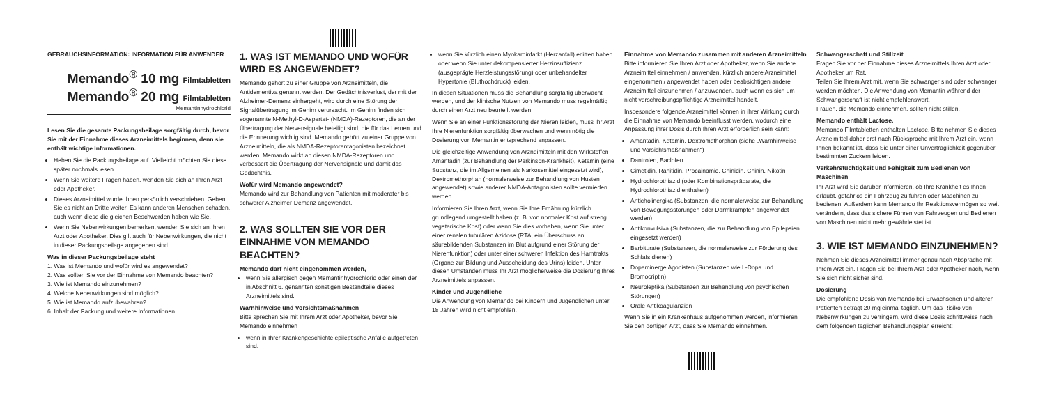GEBRAUCHSINFORMATION: INFORMATION FÜR ANWENDER
Memando<sup>®</sup> 10 mg Filmtabletten
Memando<sup>®</sup> 20 mg Filmtabletten
Memantinhydrochlorid
Lesen Sie die gesamte Packungsbeilage sorgfältig durch, bevor Sie mit der Einnahme dieses Arzneimittels beginnen, denn sie enthält wichtige Informationen.
Heben Sie die Packungsbeilage auf. Vielleicht möchten Sie diese später nochmals lesen.
Wenn Sie weitere Fragen haben, wenden Sie sich an Ihren Arzt oder Apotheker.
Dieses Arzneimittel wurde Ihnen persönlich verschrieben. Geben Sie es nicht an Dritte weiter. Es kann anderen Menschen schaden, auch wenn diese die gleichen Beschwerden haben wie Sie.
Wenn Sie Nebenwirkungen bemerken, wenden Sie sich an Ihren Arzt oder Apotheker. Dies gilt auch für Nebenwirkungen, die nicht in dieser Packungsbeilage angegeben sind.
Was in dieser Packungsbeilage steht
1. Was ist Memando und wofür wird es angewendet?
2. Was sollten Sie vor der Einnahme von Memando beachten?
3. Wie ist Memando einzunehmen?
4. Welche Nebenwirkungen sind möglich?
5. Wie ist Memando aufzubewahren?
6. Inhalt der Packung und weitere Informationen
1. WAS IST MEMANDO UND WOFÜR WIRD ES ANGEWENDET?
Memando gehört zu einer Gruppe von Arzneimitteln, die Antidementiva genannt werden. Der Gedächtnisverlust, der mit der Alzheimer-Demenz einhergeht, wird durch eine Störung der Signalübertragung im Gehirn verursacht. Im Gehirn finden sich sogenannte N-Methyl-D-Aspartat- (NMDA)-Rezeptoren, die an der Übertragung der Nervensignale beteiligt sind, die für das Lernen und die Erinnerung wichtig sind. Memando gehört zu einer Gruppe von Arzneimitteln, die als NMDA-Rezeptorantagonisten bezeichnet werden. Memando wirkt an diesen NMDA-Rezeptoren und verbessert die Übertragung der Nervensignale und damit das Gedächtnis.
Wofür wird Memando angewendet?
Memando wird zur Behandlung von Patienten mit moderater bis schwerer Alzheimer-Demenz angewendet.
2. WAS SOLLTEN SIE VOR DER EINNAHME VON MEMANDO BEACHTEN?
Memando darf nicht eingenommen werden,
wenn Sie allergisch gegen Memantinhydrochlorid oder einen der in Abschnitt 6. genannten sonstigen Bestandteile dieses Arzneimittels sind.
Warnhinweise und Vorsichtsmaßnahmen
Bitte sprechen Sie mit Ihrem Arzt oder Apotheker, bevor Sie Memando einnehmen
wenn in Ihrer Krankengeschichte epileptische Anfälle aufgetreten sind.
wenn Sie kürzlich einen Myokardinfarkt (Herzanfall) erlitten haben oder wenn Sie unter dekompensierter Herzinsuffizienz (ausgeprägte Herzleistungsstörung) oder unbehandelter Hypertonie (Bluthochdruck) leiden.
In diesen Situationen muss die Behandlung sorgfältig überwacht werden, und der klinische Nutzen von Memando muss regelmäßig durch einen Arzt neu beurteilt werden.
Wenn Sie an einer Funktionsstörung der Nieren leiden, muss Ihr Arzt Ihre Nierenfunktion sorgfältig überwachen und wenn nötig die Dosierung von Memantin entsprechend anpassen.
Die gleichzeitige Anwendung von Arzneimitteln mit den Wirkstoffen Amantadin (zur Behandlung der Parkinson-Krankheit), Ketamin (eine Substanz, die im Allgemeinen als Narkosemittel eingesetzt wird), Dextromethorphan (normalerweise zur Behandlung von Husten angewendet) sowie anderer NMDA-Antagonisten sollte vermieden werden.
Informieren Sie Ihren Arzt, wenn Sie Ihre Ernährung kürzlich grundlegend umgestellt haben (z. B. von normaler Kost auf streng vegetarische Kost) oder wenn Sie dies vorhaben, wenn Sie unter einer renalen tubulären Azidose (RTA, ein Überschuss an säurebildenden Substanzen im Blut aufgrund einer Störung der Nierenfunktion) oder unter einer schweren Infektion des Harntrakts (Organe zur Bildung und Ausscheidung des Urins) leiden. Unter diesen Umständen muss Ihr Arzt möglicherweise die Dosierung Ihres Arzneimittels anpassen.
Kinder und Jugendliche
Die Anwendung von Memando bei Kindern und Jugendlichen unter 18 Jahren wird nicht empfohlen.
Einnahme von Memando zusammen mit anderen Arzneimitteln
Bitte informieren Sie Ihren Arzt oder Apotheker, wenn Sie andere Arzneimittel einnehmen / anwenden, kürzlich andere Arzneimittel eingenommen / angewendet haben oder beabsichtigen andere Arzneimittel einzunehmen / anzuwenden, auch wenn es sich um nicht verschreibungspflichtige Arzneimittel handelt.
Insbesondere folgende Arzneimittel können in ihrer Wirkung durch die Einnahme von Memando beeinflusst werden, wodurch eine Anpassung ihrer Dosis durch Ihren Arzt erforderlich sein kann:
Amantadin, Ketamin, Dextromethorphan (siehe „Warnhinweise und Vorsichtsmaßnahmen“)
Dantrolen, Baclofen
Cimetidin, Ranitidin, Procainamid, Chinidin, Chinin, Nikotin
Hydrochlorothiazid (oder Kombinationspräparate, die Hydrochlorothiazid enthalten)
Anticholinergika (Substanzen, die normalerweise zur Behandlung von Bewegungsstörungen oder Darmkrämpfen angewendet werden)
Antikonvulsiva (Substanzen, die zur Behandlung von Epilepsien eingesetzt werden)
Barbiturate (Substanzen, die normalerweise zur Förderung des Schlafs dienen)
Dopaminerge Agonisten (Substanzen wie L-Dopa und Bromocriptin)
Neuroleptika (Substanzen zur Behandlung von psychischen Störungen)
Orale Antikoagulanzien
Wenn Sie in ein Krankenhaus aufgenommen werden, informieren Sie den dortigen Arzt, dass Sie Memando einnehmen.
Schwangerschaft und Stillzeit
Fragen Sie vor der Einnahme dieses Arzneimittels Ihren Arzt oder Apotheker um Rat.
Teilen Sie Ihrem Arzt mit, wenn Sie schwanger sind oder schwanger werden möchten. Die Anwendung von Memantin während der Schwangerschaft ist nicht empfehlenswert.
Frauen, die Memando einnehmen, sollten nicht stillen.
Memando enthält Lactose.
Memando Filmtabletten enthalten Lactose. Bitte nehmen Sie dieses Arzneimittel daher erst nach Rücksprache mit Ihrem Arzt ein, wenn Ihnen bekannt ist, dass Sie unter einer Unverträglichkeit gegenüber bestimmten Zuckern leiden.
Verkehrstüchtigkeit und Fähigkeit zum Bedienen von Maschinen
Ihr Arzt wird Sie darüber informieren, ob Ihre Krankheit es Ihnen erlaubt, gefahrlos ein Fahrzeug zu führen oder Maschinen zu bedienen. Außerdem kann Memando Ihr Reaktionsvermögen so weit verändern, dass das sichere Führen von Fahrzeugen und Bedienen von Maschinen nicht mehr gewährleistet ist.
3. WIE IST MEMANDO EINZUNEHMEN?
Nehmen Sie dieses Arzneimittel immer genau nach Absprache mit Ihrem Arzt ein. Fragen Sie bei Ihrem Arzt oder Apotheker nach, wenn Sie sich nicht sicher sind.
Dosierung
Die empfohlene Dosis von Memando bei Erwachsenen und älteren Patienten beträgt 20 mg einmal täglich. Um das Risiko von Nebenwirkungen zu verringern, wird diese Dosis schrittweise nach dem folgenden täglichen Behandlungsplan erreicht: